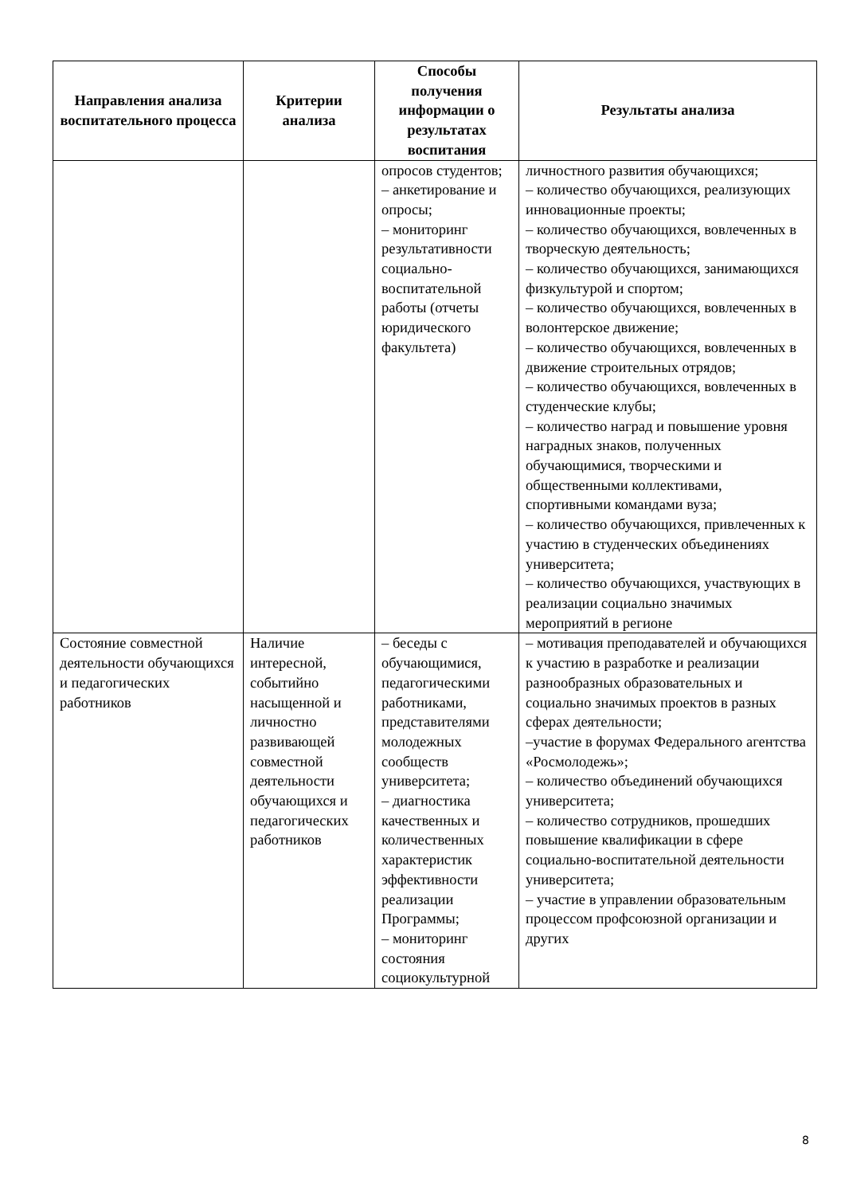| Направления анализа воспитательного процесса | Критерии анализа | Способы получения информации о результатах воспитания | Результаты анализа |
| --- | --- | --- | --- |
| | | опросов студентов; – анкетирование и опросы; – мониторинг результативности социально-воспитательной работы (отчеты юридического факультета) | личностного развития обучающихся; – количество обучающихся, реализующих инновационные проекты; – количество обучающихся, вовлеченных в творческую деятельность; – количество обучающихся, занимающихся физкультурой и спортом; – количество обучающихся, вовлеченных в волонтерское движение; – количество обучающихся, вовлеченных в движение строительных отрядов; – количество обучающихся, вовлеченных в студенческие клубы; – количество наград и повышение уровня наградных знаков, полученных обучающимися, творческими и общественными коллективами, спортивными командами вуза; – количество обучающихся, привлеченных к участию в студенческих объединениях университета; – количество обучающихся, участвующих в реализации социально значимых мероприятий в регионе |
| Состояние совместной деятельности обучающихся и педагогических работников | Наличие интересной, событийно насыщенной и личностно развивающей совместной деятельности обучающихся и педагогических работников | – беседы с обучающимися, педагогическими работниками, представителями молодежных сообществ университета; – диагностика качественных и количественных характеристик эффективности реализации Программы; – мониторинг состояния социокультурной | – мотивация преподавателей и обучающихся к участию в разработке и реализации разнообразных образовательных и социально значимых проектов в разных сферах деятельности; –участие в форумах Федерального агентства «Росмолодежь»; – количество объединений обучающихся университета; – количество сотрудников, прошедших повышение квалификации в сфере социально-воспитательной деятельности университета; – участие в управлении образовательным процессом профсоюзной организации и других |
8